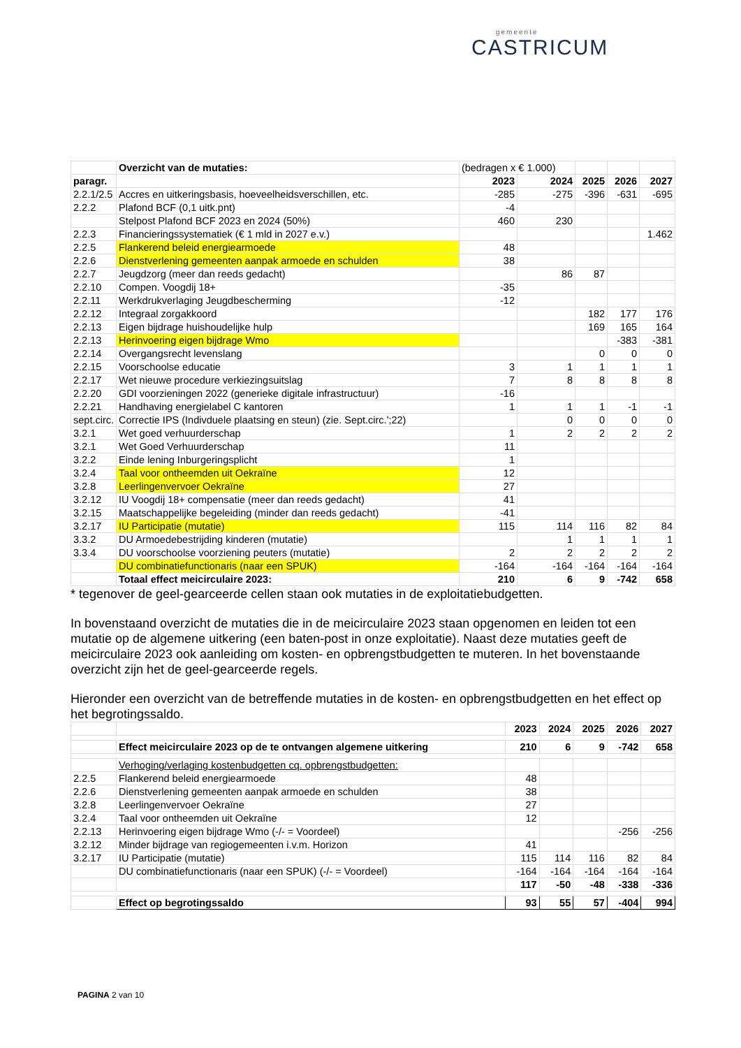gemeente
CASTRICUM
| | Overzicht van de mutaties: | (bedragen x € 1.000) | | | | |
| paragr. | | 2023 | 2024 | 2025 | 2026 | 2027 |
| 2.2.1/2.5 | Accres en uitkeringsbasis, hoeveelheidsverschillen, etc. | -285 | -275 | -396 | -631 | -695 |
| 2.2.2 | Plafond BCF (0,1 uitk.pnt) | -4 | | | | |
| | Stelpost Plafond BCF 2023 en 2024 (50%) | 460 | 230 | | | |
| 2.2.3 | Financieringssystematiek (€ 1 mld in 2027 e.v.) | | | | | 1.462 |
| 2.2.5 | Flankerend beleid energiearmoede | 48 | | | | |
| 2.2.6 | Dienstverlening gemeenten aanpak armoede en schulden | 38 | | | | |
| 2.2.7 | Jeugdzorg (meer dan reeds gedacht) | | 86 | 87 | | |
| 2.2.10 | Compen. Voogdij 18+ | -35 | | | | |
| 2.2.11 | Werkdrukverlaging Jeugdbescherming | -12 | | | | |
| 2.2.12 | Integraal zorgakkoord | | | 182 | 177 | 176 |
| 2.2.13 | Eigen bijdrage huishoudelijke hulp | | | 169 | 165 | 164 |
| 2.2.13 | Herinvoering eigen bijdrage Wmo | | | | -383 | -381 |
| 2.2.14 | Overgangsrecht levenslang | | | 0 | 0 | 0 |
| 2.2.15 | Voorschoolse educatie | 3 | 1 | 1 | 1 | 1 |
| 2.2.17 | Wet nieuwe procedure verkiezingsuitslag | 7 | 8 | 8 | 8 | 8 |
| 2.2.20 | GDI voorzieningen 2022 (generieke digitale infrastructuur) | -16 | | | | |
| 2.2.21 | Handhaving energielabel C kantoren | 1 | 1 | 1 | -1 | -1 |
| sept.circ. | Correctie IPS (Indivduele plaatsing en steun) (zie. Sept.circ.';22) | | 0 | 0 | 0 | 0 |
| 3.2.1 | Wet goed verhuurderschap | 1 | 2 | 2 | 2 | 2 |
| 3.2.1 | Wet Goed Verhuurderschap | 11 | | | | |
| 3.2.2 | Einde lening Inburgeringsplicht | 1 | | | | |
| 3.2.4 | Taal voor ontheemden uit Oekraïne | 12 | | | | |
| 3.2.8 | Leerlingenvervoer Oekraïne | 27 | | | | |
| 3.2.12 | IU Voogdij 18+ compensatie (meer dan reeds gedacht) | 41 | | | | |
| 3.2.15 | Maatschappelijke begeleiding (minder dan reeds gedacht) | -41 | | | | |
| 3.2.17 | IU Participatie (mutatie) | 115 | 114 | 116 | 82 | 84 |
| 3.3.2 | DU Armoedebestrijding kinderen (mutatie) | | 1 | 1 | 1 | 1 |
| 3.3.4 | DU voorschoolse voorziening peuters (mutatie) | 2 | 2 | 2 | 2 | 2 |
| | DU combinatiefunctionaris (naar een SPUK) | -164 | -164 | -164 | -164 | -164 |
| | Totaal effect meicirculaire 2023: | 210 | 6 | 9 | -742 | 658 |
* tegenover de geel-gearceerde cellen staan ook mutaties in de exploitatiebudgetten.
In bovenstaand overzicht de mutaties die in de meicirculaire 2023 staan opgenomen en leiden tot een mutatie op de algemene uitkering (een baten-post in onze exploitatie). Naast deze mutaties geeft de meicirculaire 2023 ook aanleiding om kosten- en opbrengstbudgetten te muteren. In het bovenstaande overzicht zijn het de geel-gearceerde regels.
Hieronder een overzicht van de betreffende mutaties in de kosten- en opbrengstbudgetten en het effect op het begrotingssaldo.
| | | 2023 | 2024 | 2025 | 2026 | 2027 |
| | Effect meicirculaire 2023 op de te ontvangen algemene uitkering | 210 | 6 | 9 | -742 | 658 |
| | Verhoging/verlaging kostenbudgetten cq. opbrengstbudgetten: | | | | | |
| 2.2.5 | Flankerend beleid energiearmoede | 48 | | | | |
| 2.2.6 | Dienstverlening gemeenten aanpak armoede en schulden | 38 | | | | |
| 3.2.8 | Leerlingenvervoer Oekraïne | 27 | | | | |
| 3.2.4 | Taal voor ontheemden uit Oekraïne | 12 | | | | |
| 2.2.13 | Herinvoering eigen bijdrage Wmo (-/- = Voordeel) | | | | -256 | -256 |
| 3.2.12 | Minder bijdrage van regiogemeenten i.v.m. Horizon | 41 | | | | |
| 3.2.17 | IU Participatie (mutatie) | 115 | 114 | 116 | 82 | 84 |
| | DU combinatiefunctionaris (naar een SPUK) (-/- = Voordeel) | -164 | -164 | -164 | -164 | -164 |
| | | 117 | -50 | -48 | -338 | -336 |
| | Effect op begrotingssaldo | 93 | 55 | 57 | -404 | 994 |
PAGINA 2 van 10